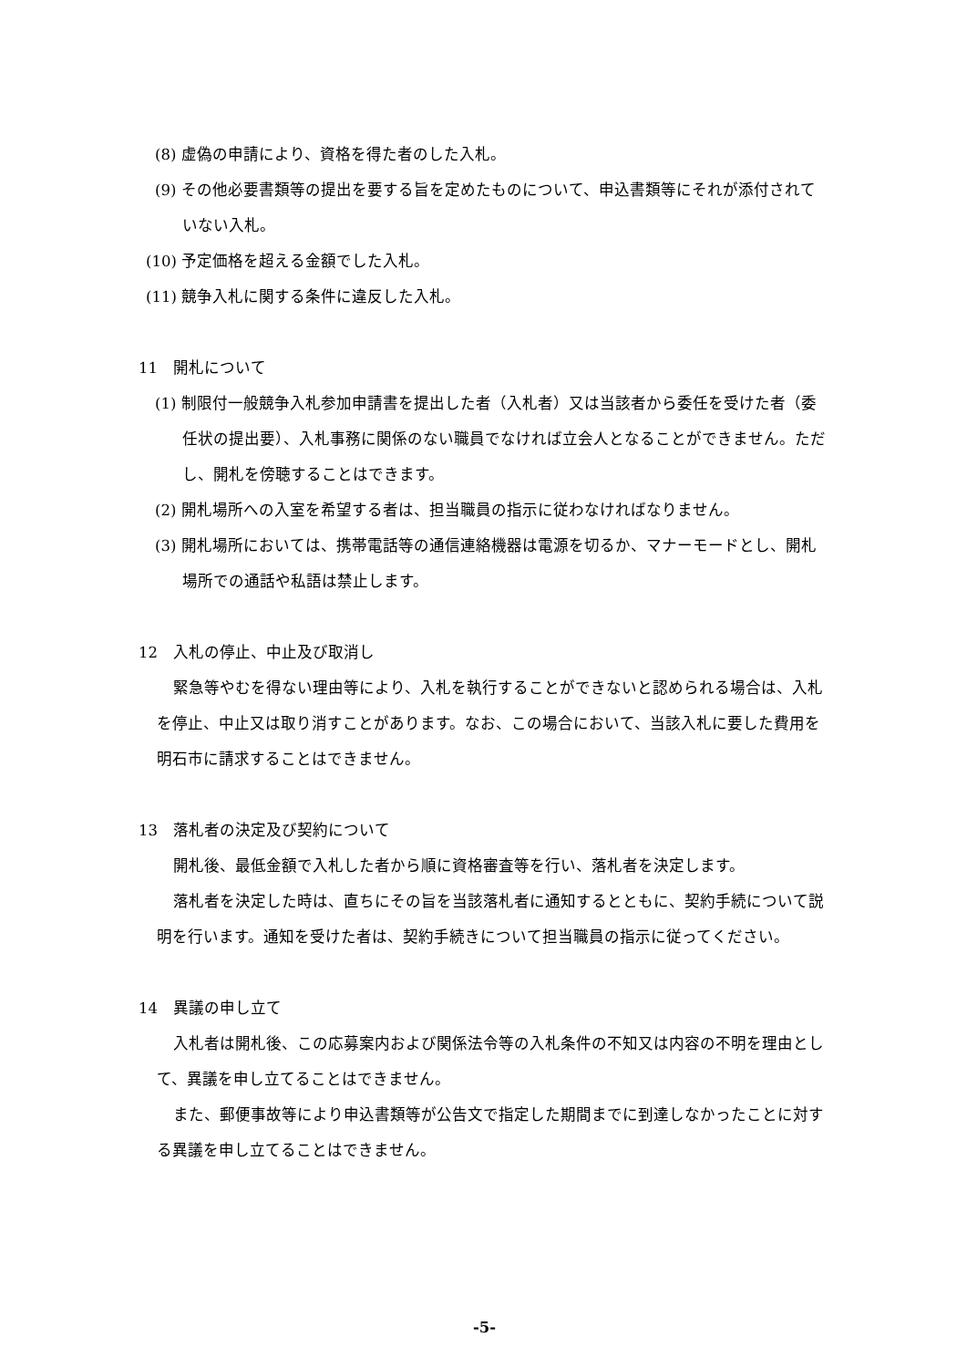(8) 虚偽の申請により、資格を得た者のした入札。
(9) その他必要書類等の提出を要する旨を定めたものについて、申込書類等にそれが添付されていない入札。
(10) 予定価格を超える金額でした入札。
(11) 競争入札に関する条件に違反した入札。
11　開札について
(1) 制限付一般競争入札参加申請書を提出した者（入札者）又は当該者から委任を受けた者（委任状の提出要）、入札事務に関係のない職員でなければ立会人となることができません。ただし、開札を傍聴することはできます。
(2) 開札場所への入室を希望する者は、担当職員の指示に従わなければなりません。
(3) 開札場所においては、携帯電話等の通信連絡機器は電源を切るか、マナーモードとし、開札場所での通話や私語は禁止します。
12　入札の停止、中止及び取消し
緊急等やむを得ない理由等により、入札を執行することができないと認められる場合は、入札を停止、中止又は取り消すことがあります。なお、この場合において、当該入札に要した費用を明石市に請求することはできません。
13　落札者の決定及び契約について
開札後、最低金額で入札した者から順に資格審査等を行い、落札者を決定します。
落札者を決定した時は、直ちにその旨を当該落札者に通知するとともに、契約手続について説明を行います。通知を受けた者は、契約手続きについて担当職員の指示に従ってください。
14　異議の申し立て
入札者は開札後、この応募案内および関係法令等の入札条件の不知又は内容の不明を理由として、異議を申し立てることはできません。
また、郵便事故等により申込書類等が公告文で指定した期間までに到達しなかったことに対する異議を申し立てることはできません。
-5-